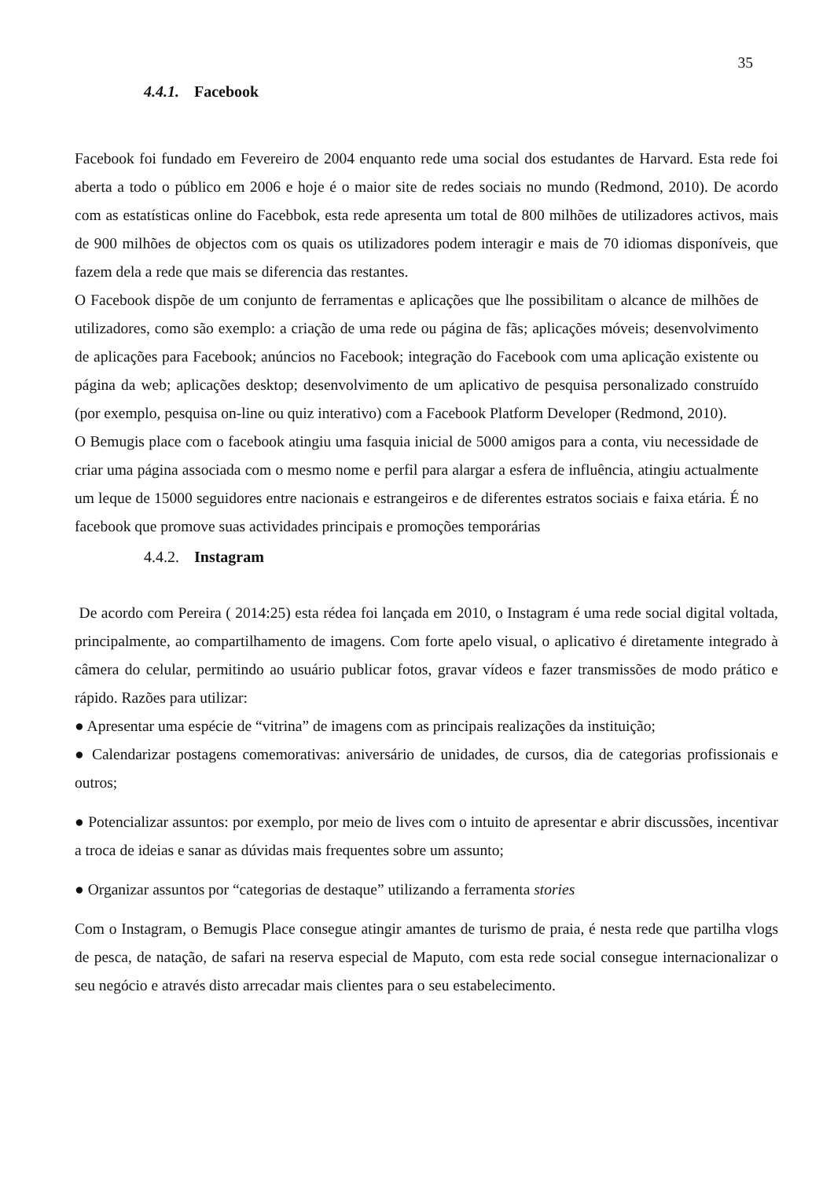35
4.4.1. Facebook
Facebook foi fundado em Fevereiro de 2004 enquanto rede uma social dos estudantes de Harvard. Esta rede foi aberta a todo o público em 2006 e hoje é o maior site de redes sociais no mundo (Redmond, 2010). De acordo com as estatísticas online do Facebbok, esta rede apresenta um total de 800 milhões de utilizadores activos, mais de 900 milhões de objectos com os quais os utilizadores podem interagir e mais de 70 idiomas disponíveis, que fazem dela a rede que mais se diferencia das restantes.
O Facebook dispõe de um conjunto de ferramentas e aplicações que lhe possibilitam o alcance de milhões de utilizadores, como são exemplo: a criação de uma rede ou página de fãs; aplicações móveis; desenvolvimento de aplicações para Facebook; anúncios no Facebook; integração do Facebook com uma aplicação existente ou página da web; aplicações desktop; desenvolvimento de um aplicativo de pesquisa personalizado construído (por exemplo, pesquisa on-line ou quiz interativo) com a Facebook Platform Developer (Redmond, 2010).
O Bemugis place com o facebook atingiu uma fasquia inicial de 5000 amigos para a conta, viu necessidade de criar uma página associada com o mesmo nome e perfil para alargar a esfera de influência, atingiu actualmente um leque de 15000 seguidores entre nacionais e estrangeiros e de diferentes estratos sociais e faixa etária. É no facebook que promove suas actividades principais e promoções temporárias
4.4.2. Instagram
De acordo com Pereira ( 2014:25) esta rédea foi lançada em 2010, o Instagram é uma rede social digital voltada, principalmente, ao compartilhamento de imagens. Com forte apelo visual, o aplicativo é diretamente integrado à câmera do celular, permitindo ao usuário publicar fotos, gravar vídeos e fazer transmissões de modo prático e rápido. Razões para utilizar:
● Apresentar uma espécie de “vitrina” de imagens com as principais realizações da instituição;
● Calendarizar postagens comemorativas: aniversário de unidades, de cursos, dia de categorias profissionais e outros;
● Potencializar assuntos: por exemplo, por meio de lives com o intuito de apresentar e abrir discussões, incentivar a troca de ideias e sanar as dúvidas mais frequentes sobre um assunto;
● Organizar assuntos por “categorias de destaque” utilizando a ferramenta stories
Com o Instagram, o Bemugis Place consegue atingir amantes de turismo de praia, é nesta rede que partilha vlogs de pesca, de natação, de safari na reserva especial de Maputo, com esta rede social consegue internacionalizar o seu negócio e através disto arrecadar mais clientes para o seu estabelecimento.